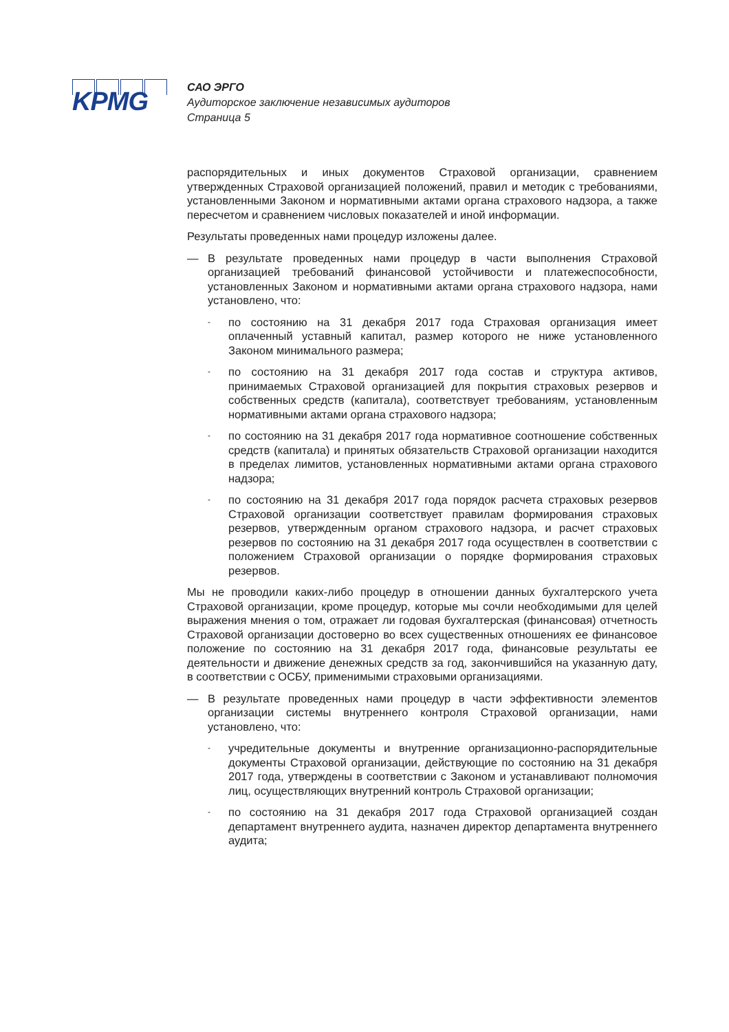KPMG
САО ЭРГО
Аудиторское заключение независимых аудиторов
Страница 5
распорядительных и иных документов Страховой организации, сравнением утвержденных Страховой организацией положений, правил и методик с требованиями, установленными Законом и нормативными актами органа страхового надзора, а также пересчетом и сравнением числовых показателей и иной информации.
Результаты проведенных нами процедур изложены далее.
— В результате проведенных нами процедур в части выполнения Страховой организацией требований финансовой устойчивости и платежеспособности, установленных Законом и нормативными актами органа страхового надзора, нами установлено, что:
-
по состоянию на 31 декабря 2017 года Страховая организация имеет оплаченный уставный капитал, размер которого не ниже установленного Законом минимального размера;
-
по состоянию на 31 декабря 2017 года состав и структура активов, принимаемых Страховой организацией для покрытия страховых резервов и собственных средств (капитала), соответствует требованиям, установленным нормативными актами органа страхового надзора;
-
по состоянию на 31 декабря 2017 года нормативное соотношение собственных средств (капитала) и принятых обязательств Страховой организации находится в пределах лимитов, установленных нормативными актами органа страхового надзора;
-
по состоянию на 31 декабря 2017 года порядок расчета страховых резервов Страховой организации соответствует правилам формирования страховых резервов, утвержденным органом страхового надзора, и расчет страховых резервов по состоянию на 31 декабря 2017 года осуществлен в соответствии с положением Страховой организации о порядке формирования страховых резервов.
Мы не проводили каких-либо процедур в отношении данных бухгалтерского учета Страховой организации, кроме процедур, которые мы сочли необходимыми для целей выражения мнения о том, отражает ли годовая бухгалтерская (финансовая) отчетность Страховой организации достоверно во всех существенных отношениях ее финансовое положение по состоянию на 31 декабря 2017 года, финансовые результаты ее деятельности и движение денежных средств за год, закончившийся на указанную дату, в соответствии с ОСБУ, применимыми страховыми организациями.
— В результате проведенных нами процедур в части эффективности элементов организации системы внутреннего контроля Страховой организации, нами установлено, что:
-
учредительные документы и внутренние организационно-распорядительные документы Страховой организации, действующие по состоянию на 31 декабря 2017 года, утверждены в соответствии с Законом и устанавливают полномочия лиц, осуществляющих внутренний контроль Страховой организации;
-
по состоянию на 31 декабря 2017 года Страховой организацией создан департамент внутреннего аудита, назначен директор департамента внутреннего аудита;